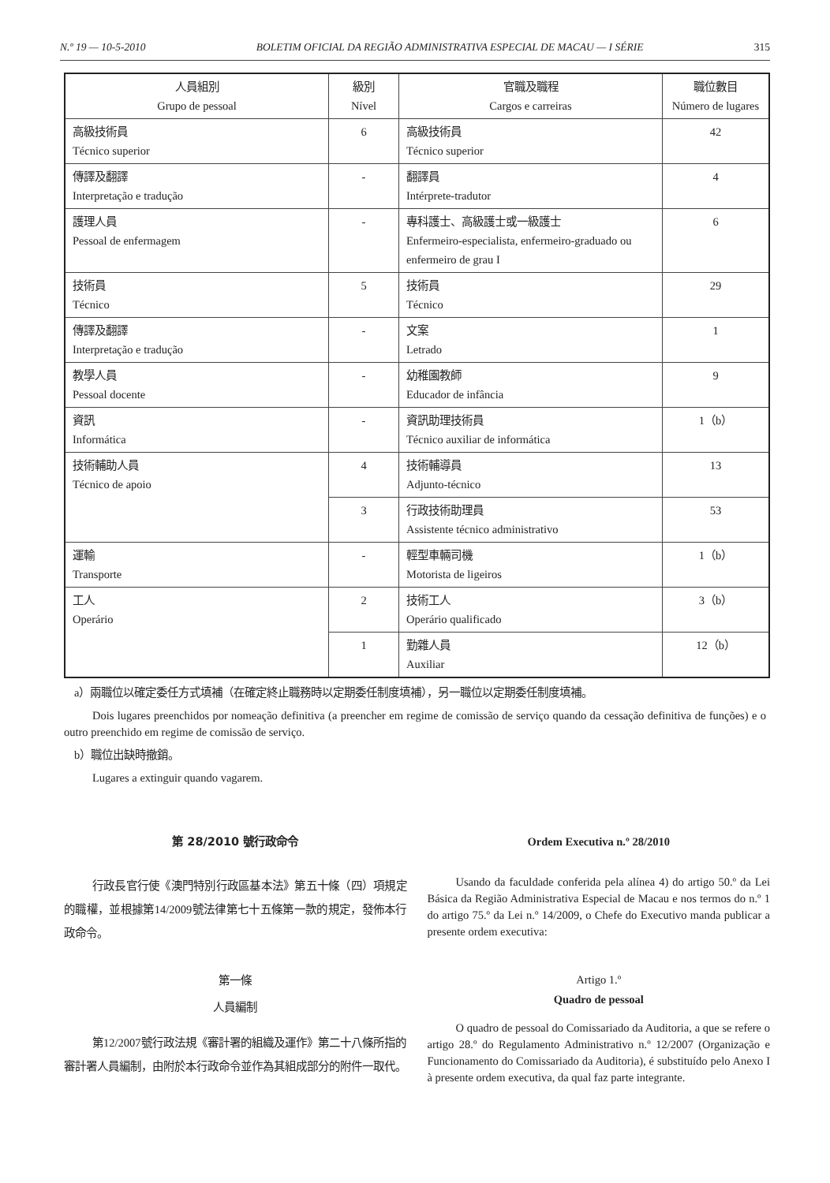N.º 19 — 10-5-2010 BOLETIM OFICIAL DA REGIÃO ADMINISTRATIVA ESPECIAL DE MACAU — I SÉRIE 315
| 人員組別 Grupo de pessoal | 級別 Nível | 官職及職程 Cargos e carreiras | 職位數目 Número de lugares |
| --- | --- | --- | --- |
| 高級技術員 Técnico superior | 6 | 高級技術員 Técnico superior | 42 |
| 傳譯及翻譯 Interpretação e tradução | - | 翻譯員 Intérprete-tradutor | 4 |
| 護理人員 Pessoal de enfermagem | - | 專科護士、高級護士或一級護士 Enfermeiro-especialista, enfermeiro-graduado ou enfermeiro de grau I | 6 |
| 技術員 Técnico | 5 | 技術員 Técnico | 29 |
| 傳譯及翻譯 Interpretação e tradução | - | 文案 Letrado | 1 |
| 教學人員 Pessoal docente | - | 幼稚園教師 Educador de infância | 9 |
| 資訊 Informática | - | 資訊助理技術員 Técnico auxiliar de informática | 1（b） |
| 技術輔助人員 Técnico de apoio | 4 | 技術輔導員 Adjunto-técnico | 13 |
| | 3 | 行政技術助理員 Assistente técnico administrativo | 53 |
| 運輸 Transporte | - | 輕型車輛司機 Motorista de ligeiros | 1（b） |
| 工人 Operário | 2 | 技術工人 Operário qualificado | 3（b） |
| | 1 | 勤雜人員 Auxiliar | 12（b） |
a）兩職位以確定委任方式填補（在確定終止職務時以定期委任制度填補），另一職位以定期委任制度填補。
Dois lugares preenchidos por nomeação definitiva (a preencher em regime de comissão de serviço quando da cessação definitiva de funções) e o outro preenchido em regime de comissão de serviço.
b）職位出缺時撤銷。
Lugares a extinguir quando vagarem.
第 28/2010 號行政命令
行政長官行使《澳門特別行政區基本法》第五十條（四）項規定的職權，並根據第14/2009號法律第七十五條第一款的規定，發佈本行政命令。
第一條
人員編制
第12/2007號行政法規《審計署的組織及運作》第二十八條所指的審計署人員編制，由附於本行政命令並作為其組成部分的附件一取代。
Ordem Executiva n.º 28/2010
Usando da faculdade conferida pela alínea 4) do artigo 50.º da Lei Básica da Região Administrativa Especial de Macau e nos termos do n.º 1 do artigo 75.º da Lei n.º 14/2009, o Chefe do Executivo manda publicar a presente ordem executiva:
Artigo 1.º
Quadro de pessoal
O quadro de pessoal do Comissariado da Auditoria, a que se refere o artigo 28.º do Regulamento Administrativo n.º 12/2007 (Organização e Funcionamento do Comissariado da Auditoria), é substituído pelo Anexo I à presente ordem executiva, da qual faz parte integrante.